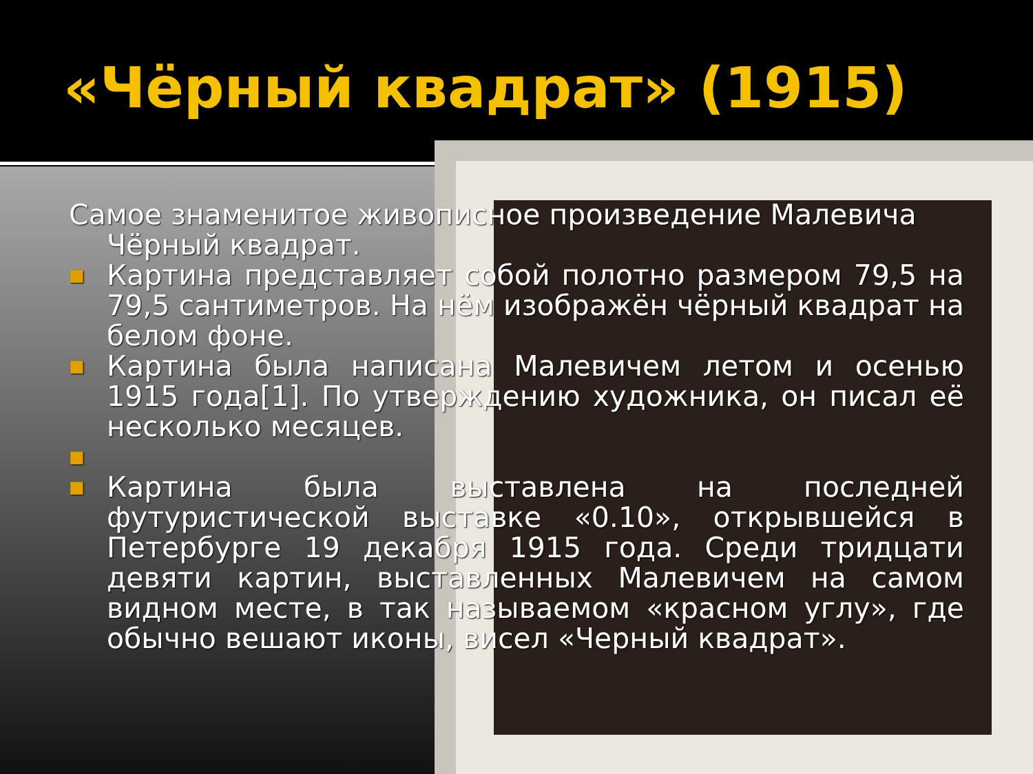«Чёрный квадрат» (1915)
Самое знаменитое живописное произведение Малевича
Чёрный квадрат.
■
Картина представляет собой полотно размером 79,5 на 79,5 сантиметров. На нём изображён чёрный квадрат на белом фоне.
■
Картина была написана Малевичем летом и осенью 1915 года[1]. По утверждению художника, он писал её несколько месяцев.
■
■
Картина была выставлена на последней футуристической выставке «0.10», открывшейся в Петербурге 19 декабря 1915 года. Среди тридцати девяти картин, выставленных Малевичем на самом видном месте, в так называемом «красном углу», где обычно вешают иконы, висел «Черный квадрат».